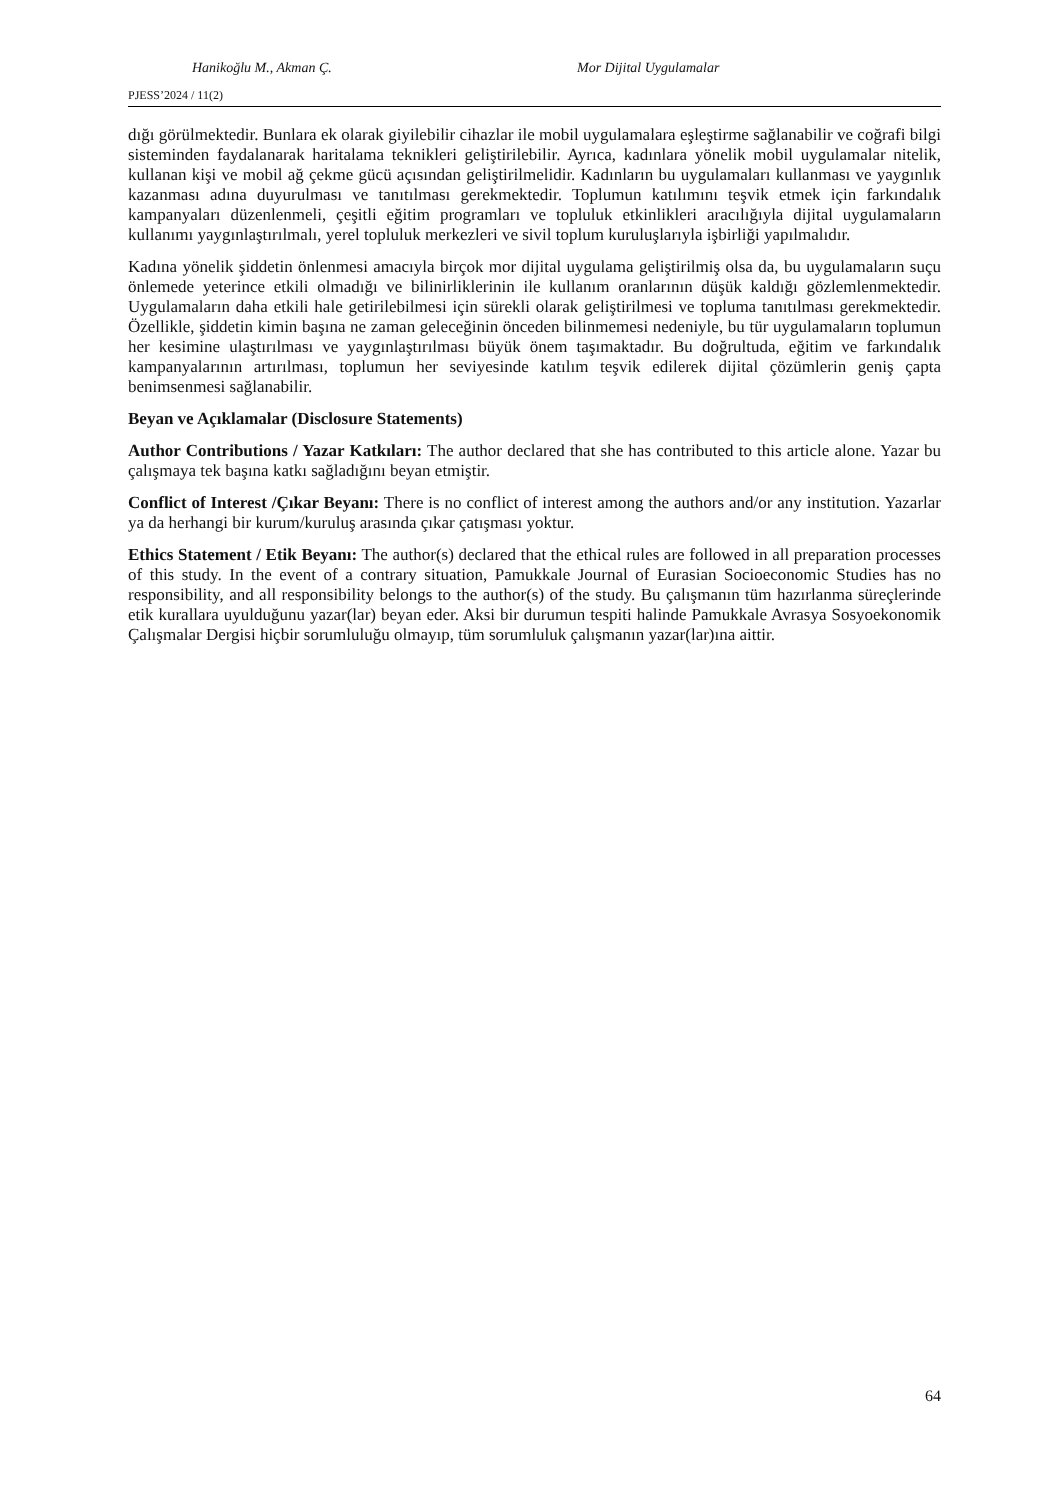Hanikoğlu M., Akman Ç. Mor Dijital Uygulamalar
PJESS’2024 / 11(2)
dığı görülmektedir. Bunlara ek olarak giyilebilir cihazlar ile mobil uygulamalara eşleştirme sağlanabilir ve coğrafi bilgi sisteminden faydalanarak haritalama teknikleri geliştirilebilir. Ayrıca, kadınlara yönelik mobil uygulamalar nitelik, kullanan kişi ve mobil ağ çekme gücü açısından geliştirilmelidir. Kadınların bu uygulamaları kullanması ve yaygınlık kazanması adına duyurulması ve tanıtılması gerekmektedir. Toplumun katılımını teşvik etmek için farkındalık kampanyaları düzenlenmeli, çeşitli eğitim programları ve topluluk etkinlikleri aracılığıyla dijital uygulamaların kullanımı yaygınlaştırılmalı, yerel topluluk merkezleri ve sivil toplum kuruluşlarıyla işbirliği yapılmalıdır.
Kadına yönelik şiddetin önlenmesi amacıyla birçok mor dijital uygulama geliştirilmiş olsa da, bu uygulamaların suçu önlemede yeterince etkili olmadığı ve bilinirliklerinin ile kullanım oranlarının düşük kaldığı gözlemlenmektedir. Uygulamaların daha etkili hale getirilebilmesi için sürekli olarak geliştirilmesi ve topluma tanıtılması gerekmektedir. Özellikle, şiddetin kimin başına ne zaman geleceğinin önceden bilinmemesi nedeniyle, bu tür uygulamaların toplumun her kesimine ulaştırılması ve yaygınlaştırılması büyük önem taşımaktadır. Bu doğrultuda, eğitim ve farkındalık kampanyalarının artırılması, toplumun her seviyesinde katılım teşvik edilerek dijital çözümlerin geniş çapta benimsenmesi sağlanabilir.
Beyan ve Açıklamalar (Disclosure Statements)
Author Contributions / Yazar Katkıları: The author declared that she has contributed to this article alone. Yazar bu çalışmaya tek başına katkı sağladığını beyan etmiştir.
Conflict of Interest /Çıkar Beyanı: There is no conflict of interest among the authors and/or any institution. Yazarlar ya da herhangi bir kurum/kuruluş arasında çıkar çatışması yoktur.
Ethics Statement / Etik Beyanı: The author(s) declared that the ethical rules are followed in all preparation processes of this study. In the event of a contrary situation, Pamukkale Journal of Eurasian Socioeconomic Studies has no responsibility, and all responsibility belongs to the author(s) of the study. Bu çalışmanın tüm hazırlanma süreçlerinde etik kurallara uyulduğunu yazar(lar) beyan eder. Aksi bir durumun tespiti halinde Pamukkale Avrasya Sosyoekonomik Çalışmalar Dergisi hiçbir sorumluluğu olmayıp, tüm sorumluluk çalışmanın yazar(lar)ına aittir.
64